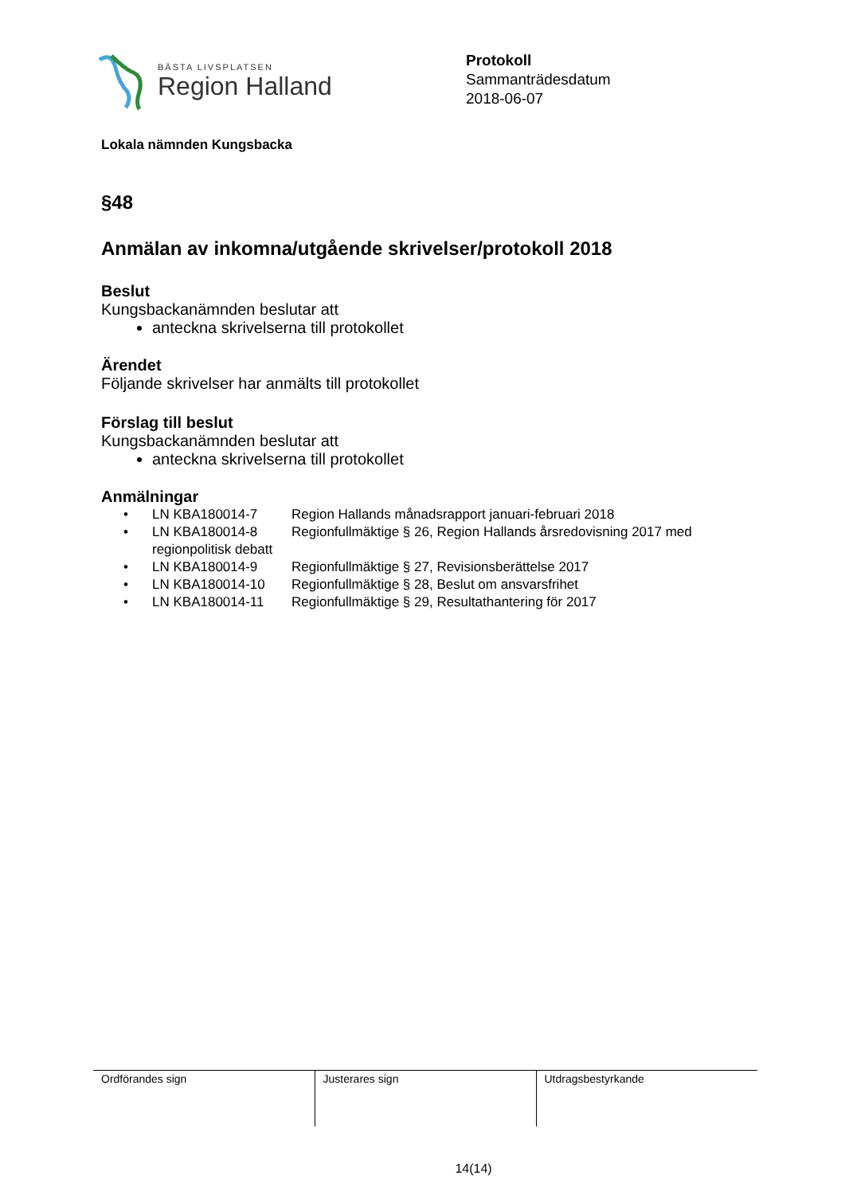BÄSTA LIVSPLATSEN
Region Halland
Protokoll
Sammanträdesdatum
2018-06-07
Lokala nämnden Kungsbacka
§48
Anmälan av inkomna/utgående skrivelser/protokoll 2018
Beslut
Kungsbackanämnden beslutar att
anteckna skrivelserna till protokollet
Ärendet
Följande skrivelser har anmälts till protokollet
Förslag till beslut
Kungsbackanämnden beslutar att
anteckna skrivelserna till protokollet
Anmälningar
| • | LN KBA180014-7 | Region Hallands månadsrapport januari-februari 2018 |
| • | LN KBA180014-8 | Regionfullmäktige § 26, Region Hallands årsredovisning 2017 med |
| | regionpolitisk debatt | |
| • | LN KBA180014-9 | Regionfullmäktige § 27, Revisionsberättelse 2017 |
| • | LN KBA180014-10 | Regionfullmäktige § 28, Beslut om ansvarsfrihet |
| • | LN KBA180014-11 | Regionfullmäktige § 29, Resultathantering för 2017 |
| Ordförandes sign | Justerares sign | Utdragsbestyrkande |
14(14)